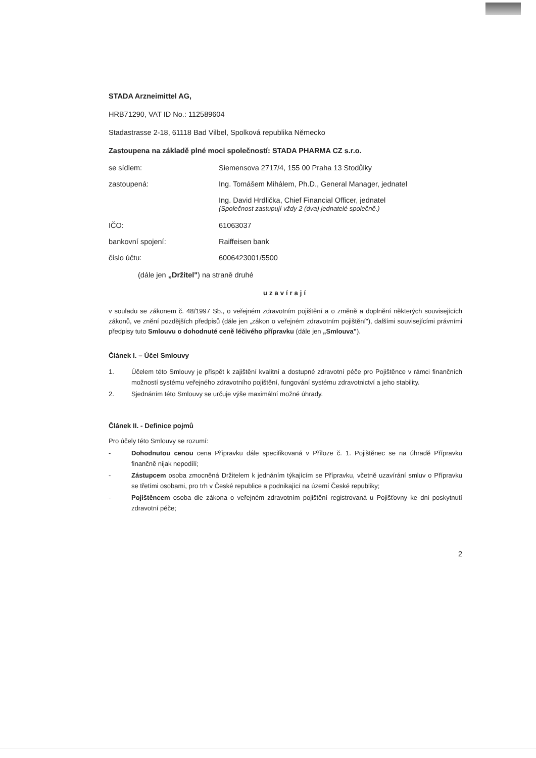STADA Arzneimittel AG,
HRB71290, VAT ID No.: 112589604
Stadastrasse 2-18, 61118 Bad Vilbel, Spolková republika Německo
Zastoupena na základě plné moci společností: STADA PHARMA CZ s.r.o.
se sídlem: Siemensova 2717/4, 155 00 Praha 13 Stodůlky
zastoupená: Ing. Tomášem Mihálem, Ph.D., General Manager, jednatel
Ing. David Hrdlička, Chief Financial Officer, jednatel
(Společnost zastupují vždy 2 (dva) jednatelé společně.)
IČO: 61063037
bankovní spojení: Raiffeisen bank
číslo účtu: 6006423001/5500
(dále jen „Držitel") na straně druhé
uzavírají
v souladu se zákonem č. 48/1997 Sb., o veřejném zdravotním pojištění a o změně a doplnění některých souvisejících zákonů, ve znění pozdějších předpisů (dále jen „zákon o veřejném zdravotním pojištění"), dalšími souvisejícími právními předpisy tuto Smlouvu o dohodnuté ceně léčivého přípravku (dále jen „Smlouva").
Článek I. – Účel Smlouvy
1. Účelem této Smlouvy je přispět k zajištění kvalitní a dostupné zdravotní péče pro Pojištěnce v rámci finančních možností systému veřejného zdravotního pojištění, fungování systému zdravotnictví a jeho stability.
2. Sjednáním této Smlouvy se určuje výše maximální možné úhrady.
Článek II. - Definice pojmů
Pro účely této Smlouvy se rozumí:
- Dohodnutou cenou cena Přípravku dále specifikovaná v Příloze č. 1. Pojištěnec se na úhradě Přípravku finančně nijak nepodílí;
- Zástupcem osoba zmocněná Držitelem k jednáním týkajícím se Přípravku, včetně uzavírání smluv o Přípravku se třetími osobami, pro trh v České republice a podnikající na území České republiky;
- Pojištěncem osoba dle zákona o veřejném zdravotním pojištění registrovaná u Pojišťovny ke dni poskytnutí zdravotní péče;
2